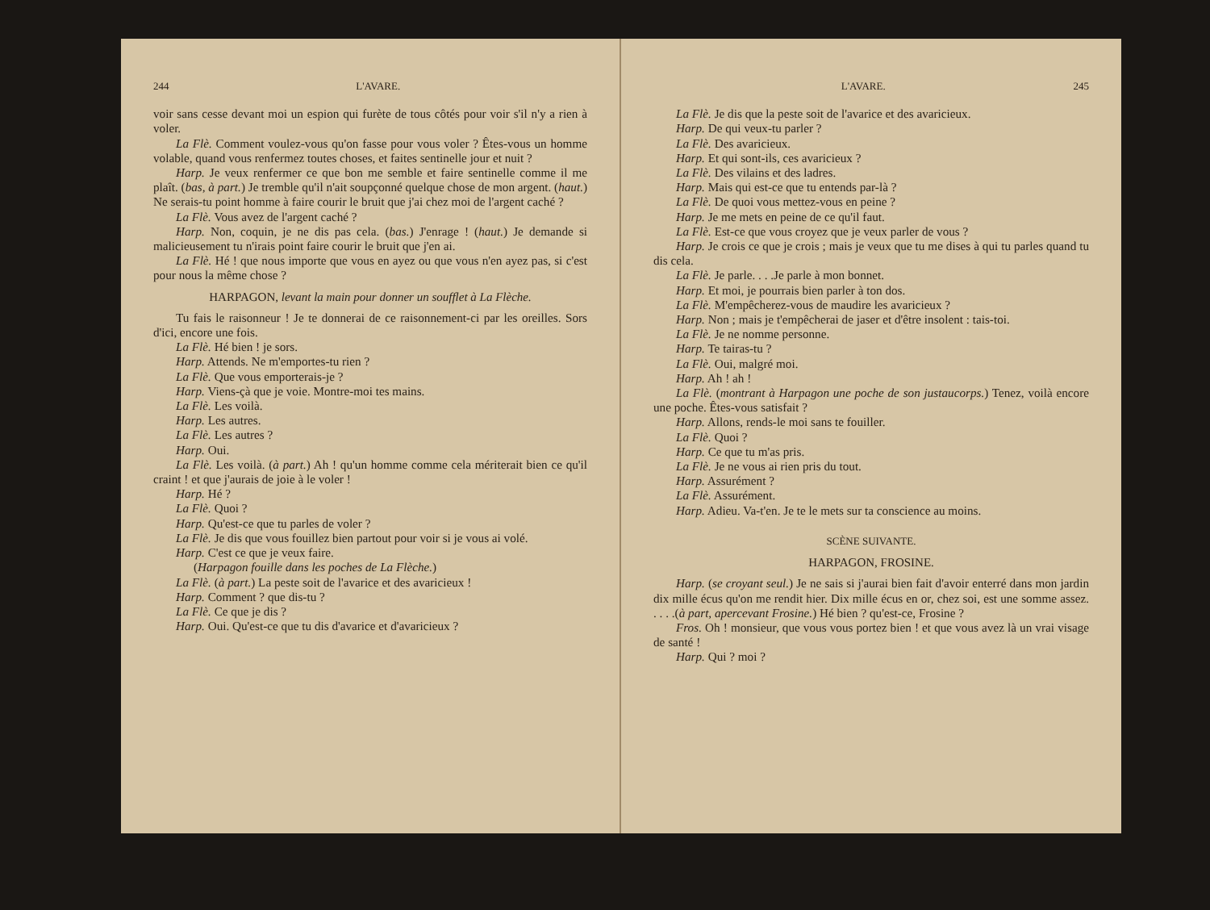244 L'AVARE.
voir sans cesse devant moi un espion qui furète de tous côtés pour voir s'il n'y a rien à voler.
La Flè. Comment voulez-vous qu'on fasse pour vous voler ? Êtes-vous un homme volable, quand vous renfermez toutes choses, et faites sentinelle jour et nuit ?
Harp. Je veux renfermer ce que bon me semble et faire sentinelle comme il me plaît. (bas, à part.) Je tremble qu'il n'ait soupçonné quelque chose de mon argent. (haut.) Ne serais-tu point homme à faire courir le bruit que j'ai chez moi de l'argent caché ?
La Flè. Vous avez de l'argent caché ?
Harp. Non, coquin, je ne dis pas cela. (bas.) J'enrage ! (haut.) Je demande si malicieusement tu n'irais point faire courir le bruit que j'en ai.
La Flè. Hé ! que nous importe que vous en ayez ou que vous n'en ayez pas, si c'est pour nous la même chose ?
HARPAGON, levant la main pour donner un soufflet à La Flèche.
Tu fais le raisonneur ! Je te donnerai de ce raisonnement-ci par les oreilles. Sors d'ici, encore une fois.
La Flè. Hé bien ! je sors.
Harp. Attends. Ne m'emportes-tu rien ?
La Flè. Que vous emporterais-je ?
Harp. Viens-çà que je voie. Montre-moi tes mains.
La Flè. Les voilà.
Harp. Les autres.
La Flè. Les autres ?
Harp. Oui.
La Flè. Les voilà. (à part.) Ah ! qu'un homme comme cela mériterait bien ce qu'il craint ! et que j'aurais de joie à le voler !
Harp. Hé ?
La Flè. Quoi ?
Harp. Qu'est-ce que tu parles de voler ?
La Flè. Je dis que vous fouillez bien partout pour voir si je vous ai volé.
Harp. C'est ce que je veux faire.
(Harpagon fouille dans les poches de La Flèche.)
La Flè. (à part.) La peste soit de l'avarice et des avaricieux !
Harp. Comment ? que dis-tu ?
La Flè. Ce que je dis ?
Harp. Oui. Qu'est-ce que tu dis d'avarice et d'avaricieux ?
L'AVARE. 245
La Flè. Je dis que la peste soit de l'avarice et des avaricieux.
Harp. De qui veux-tu parler ?
La Flè. Des avaricieux.
Harp. Et qui sont-ils, ces avaricieux ?
La Flè. Des vilains et des ladres.
Harp. Mais qui est-ce que tu entends par-là ?
La Flè. De quoi vous mettez-vous en peine ?
Harp. Je me mets en peine de ce qu'il faut.
La Flè. Est-ce que vous croyez que je veux parler de vous ?
Harp. Je crois ce que je crois ; mais je veux que tu me dises à qui tu parles quand tu dis cela.
La Flè. Je parle. . . .Je parle à mon bonnet.
Harp. Et moi, je pourrais bien parler à ton dos.
La Flè. M'empêcherez-vous de maudire les avaricieux ?
Harp. Non ; mais je t'empêcherai de jaser et d'être insolent : tais-toi.
La Flè. Je ne nomme personne.
Harp. Te tairas-tu ?
La Flè. Oui, malgré moi.
Harp. Ah ! ah !
La Flè. (montrant à Harpagon une poche de son justaucorps.) Tenez, voilà encore une poche. Êtes-vous satisfait ?
Harp. Allons, rends-le moi sans te fouiller.
La Flè. Quoi ?
Harp. Ce que tu m'as pris.
La Flè. Je ne vous ai rien pris du tout.
Harp. Assurément ?
La Flè. Assurément.
Harp. Adieu. Va-t'en. Je te le mets sur ta conscience au moins.
SCÈNE SUIVANTE.
HARPAGON, FROSINE.
Harp. (se croyant seul.) Je ne sais si j'aurai bien fait d'avoir enterré dans mon jardin dix mille écus qu'on me rendit hier. Dix mille écus en or, chez soi, est une somme assez. . . . .(à part, apercevant Frosine.) Hé bien ? qu'est-ce, Frosine ?
Fros. Oh ! monsieur, que vous vous portez bien ! et que vous avez là un vrai visage de santé !
Harp. Qui ? moi ?